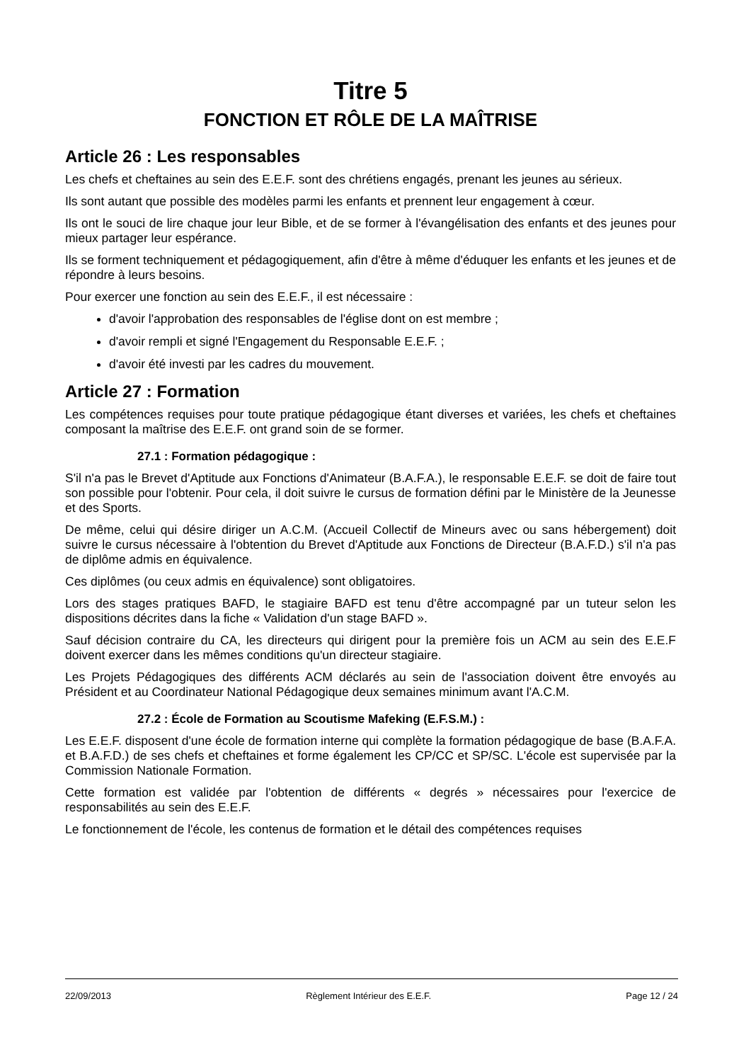Titre 5
FONCTION ET RÔLE DE LA MAÎTRISE
Article 26 : Les responsables
Les chefs et cheftaines au sein des E.E.F. sont des chrétiens engagés, prenant les jeunes au sérieux.
Ils sont autant que possible des modèles parmi les enfants et prennent leur engagement à cœur.
Ils ont le souci de lire chaque jour leur Bible, et de se former à l'évangélisation des enfants et des jeunes pour mieux partager leur espérance.
Ils se forment techniquement et pédagogiquement, afin d'être à même d'éduquer les enfants et les jeunes et de répondre à leurs besoins.
Pour exercer une fonction au sein des E.E.F., il est nécessaire :
d'avoir l'approbation des responsables de l'église dont on est membre ;
d'avoir rempli et signé l'Engagement du Responsable E.E.F. ;
d'avoir été investi par les cadres du mouvement.
Article 27 : Formation
Les compétences requises pour toute pratique pédagogique étant diverses et variées, les chefs et cheftaines composant la maîtrise des E.E.F. ont grand soin de se former.
27.1 : Formation pédagogique :
S'il n'a pas le Brevet d'Aptitude aux Fonctions d'Animateur (B.A.F.A.), le responsable E.E.F. se doit de faire tout son possible pour l'obtenir. Pour cela, il doit suivre le cursus de formation défini par le Ministère de la Jeunesse et des Sports.
De même, celui qui désire diriger un A.C.M. (Accueil Collectif de Mineurs avec ou sans hébergement) doit suivre le cursus nécessaire à l'obtention du Brevet d'Aptitude aux Fonctions de Directeur (B.A.F.D.) s'il n'a pas de diplôme admis en équivalence.
Ces diplômes (ou ceux admis en équivalence) sont obligatoires.
Lors des stages pratiques BAFD, le stagiaire BAFD est tenu d'être accompagné par un tuteur selon les dispositions décrites dans la fiche « Validation d'un stage BAFD ».
Sauf décision contraire du CA, les directeurs qui dirigent pour la première fois un ACM au sein des E.E.F doivent exercer dans les mêmes conditions qu'un directeur stagiaire.
Les Projets Pédagogiques des différents ACM déclarés au sein de l'association doivent être envoyés au Président et au Coordinateur National Pédagogique deux semaines minimum avant l'A.C.M.
27.2 : École de Formation au Scoutisme Mafeking (E.F.S.M.) :
Les E.E.F. disposent d'une école de formation interne qui complète la formation pédagogique de base (B.A.F.A. et B.A.F.D.) de ses chefs et cheftaines et forme également les CP/CC et SP/SC. L'école est supervisée par la Commission Nationale Formation.
Cette formation est validée par l'obtention de différents « degrés » nécessaires pour l'exercice de responsabilités au sein des E.E.F.
Le fonctionnement de l'école, les contenus de formation et le détail des compétences requises
22/09/2013 Règlement Intérieur des E.E.F. Page 12 / 24